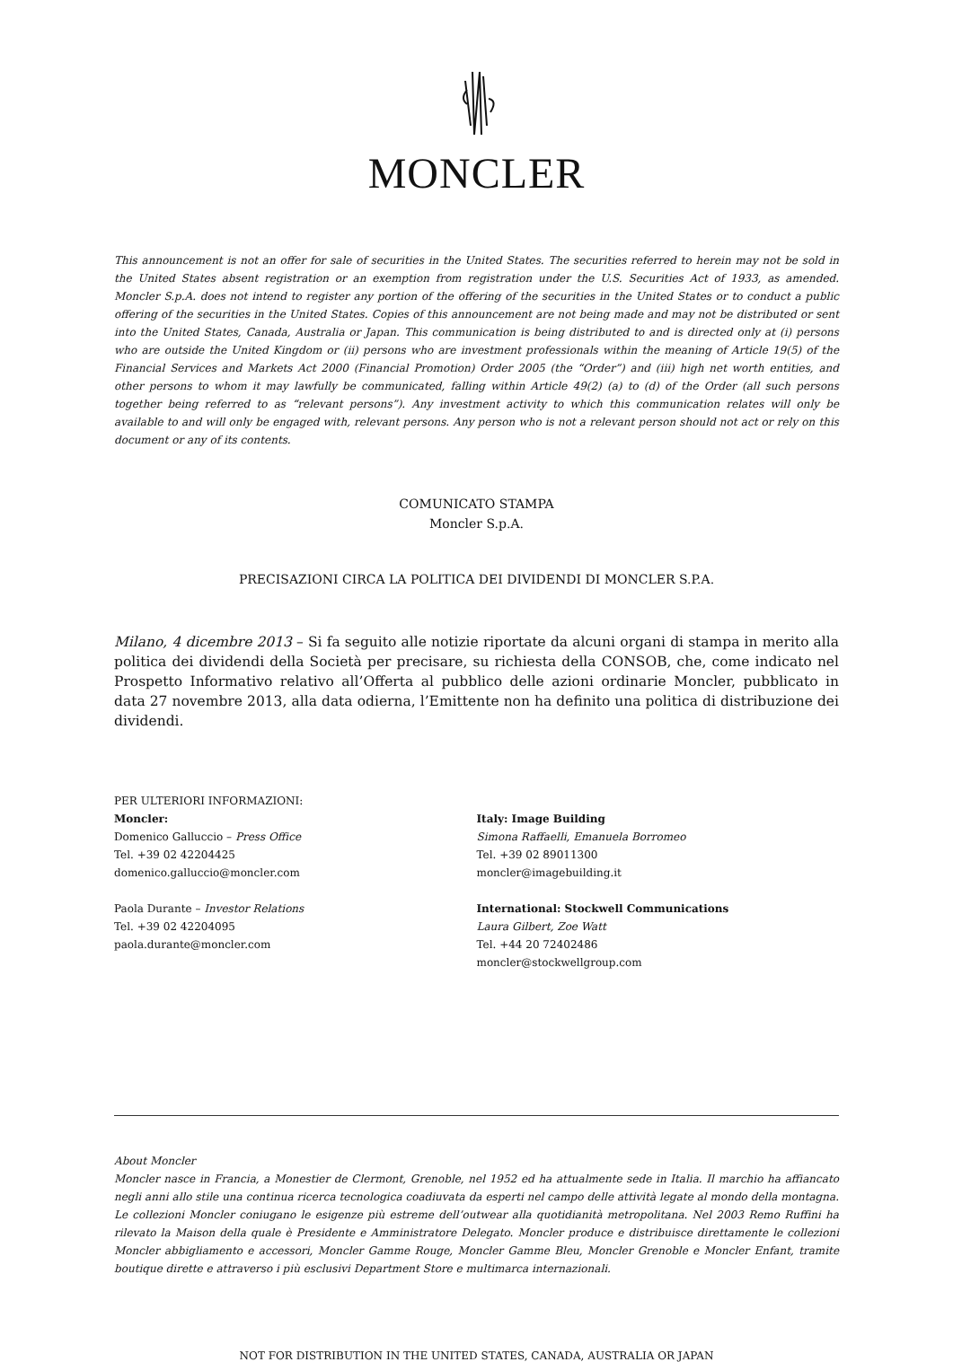MONCLER
This announcement is not an offer for sale of securities in the United States. The securities referred to herein may not be sold in the United States absent registration or an exemption from registration under the U.S. Securities Act of 1933, as amended. Moncler S.p.A. does not intend to register any portion of the offering of the securities in the United States or to conduct a public offering of the securities in the United States. Copies of this announcement are not being made and may not be distributed or sent into the United States, Canada, Australia or Japan. This communication is being distributed to and is directed only at (i) persons who are outside the United Kingdom or (ii) persons who are investment professionals within the meaning of Article 19(5) of the Financial Services and Markets Act 2000 (Financial Promotion) Order 2005 (the “Order”) and (iii) high net worth entities, and other persons to whom it may lawfully be communicated, falling within Article 49(2) (a) to (d) of the Order (all such persons together being referred to as “relevant persons”). Any investment activity to which this communication relates will only be available to and will only be engaged with, relevant persons. Any person who is not a relevant person should not act or rely on this document or any of its contents.
COMUNICATO STAMPA
Moncler S.p.A.
PRECISAZIONI CIRCA LA POLITICA DEI DIVIDENDI DI MONCLER S.P.A.
Milano, 4 dicembre 2013 – Si fa seguito alle notizie riportate da alcuni organi di stampa in merito alla politica dei dividendi della Società per precisare, su richiesta della CONSOB, che, come indicato nel Prospetto Informativo relativo all’Offerta al pubblico delle azioni ordinarie Moncler, pubblicato in data 27 novembre 2013, alla data odierna, l’Emittente non ha definito una politica di distribuzione dei dividendi.
PER ULTERIORI INFORMAZIONI:
Moncler:
Domenico Galluccio – Press Office
Tel. +39 02 42204425
domenico.galluccio@moncler.com
Paola Durante – Investor Relations
Tel. +39 02 42204095
paola.durante@moncler.com
Italy: Image Building
Simona Raffaelli, Emanuela Borromeo
Tel. +39 02 89011300
moncler@imagebuilding.it
International: Stockwell Communications
Laura Gilbert, Zoe Watt
Tel. +44 20 72402486
moncler@stockwellgroup.com
About Moncler
Moncler nasce in Francia, a Monestier de Clermont, Grenoble, nel 1952 ed ha attualmente sede in Italia. Il marchio ha affiancato negli anni allo stile una continua ricerca tecnologica coadiuvata da esperti nel campo delle attività legate al mondo della montagna. Le collezioni Moncler coniugano le esigenze più estreme dell’outwear alla quotidianità metropolitana. Nel 2003 Remo Ruffini ha rilevato la Maison della quale è Presidente e Amministratore Delegato. Moncler produce e distribuisce direttamente le collezioni Moncler abbigliamento e accessori, Moncler Gamme Rouge, Moncler Gamme Bleu, Moncler Grenoble e Moncler Enfant, tramite boutique dirette e attraverso i più esclusivi Department Store e multimarca internazionali.
NOT FOR DISTRIBUTION IN THE UNITED STATES, CANADA, AUSTRALIA OR JAPAN